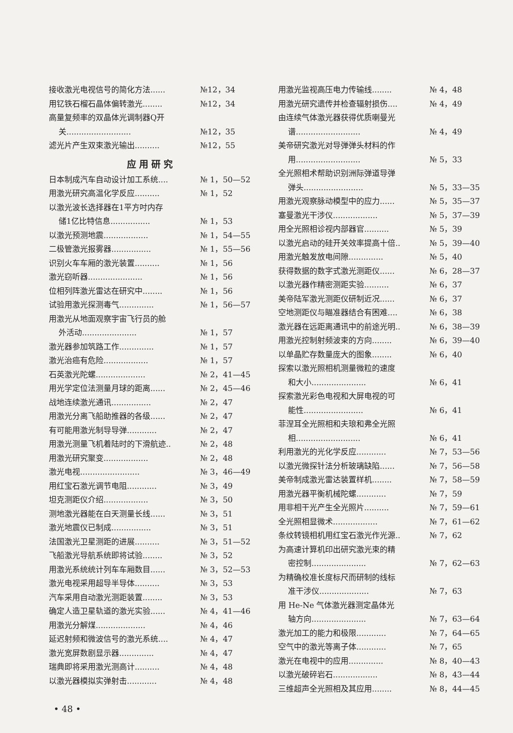接收激光电视信号的简化方法...... №12，34
用钇铁石榴石晶体偏转激光........ №12，34
高量复频率的双晶体光调制器Q开
关.......................... №12，35
滤光片产生双束激光输出.......... №12，55
应用研究
日本制成汽车自动设计加工系统.... № 1，50—52
用激光研究高温化学反应.......... № 1，52
以激光波长选择器在1平方吋内存
储1亿比特信息................ № 1，53
以激光预测地震.................. № 1，54—55
二极管激光报雾器................ № 1，55—56
识别火车车厢的激光装置.......... № 1，56
激光窃听器...................... № 1，56
位相列阵激光雷达在研究中........ № 1，56
试验用激光探测毒气.............. № 1，56—57
用激光从地面观察宇宙飞行员的舱
外活动...................... № 1，57
激光器参加筑路工作.............. № 1，57
激光治癌有危险.................. № 1，57
石英激光陀螺.................... № 2，41—45
用光学定位法测量月球的距离...... № 2，45—46
战地连续激光通讯................ № 2，47
用激光分离飞船助推器的各级...... № 2，47
有可能用激光制导导弹............ № 2，47
用激光测量飞机着陆时的下滑航迹.. № 2，48
用激光研究聚变.................. № 2，48
激光电视........................ № 3，46—49
用红宝石激光调节电阻............ № 3，49
坦克测距仪介绍.................. № 3，50
测地激光器能在白天测量长线...... № 3，51
激光地震仪已制成................ № 3，51
法国激光卫星测距的进展.......... № 3，51—52
飞船激光导航系统即将试验........ № 3，52
用激光系统统计列车车厢数目...... № 3，52—53
激光电视采用超导半导体.......... № 3，53
汽车采用自动激光测距装置........ № 3，53
确定人造卫星轨道的激光实验...... № 4，41—46
用激光分解煤.................... № 4，46
延迟射频和微波信号的激光系统.... № 4，47
激光宽屏数剧显示器.............. № 4，47
瑞典即将采用激光测高计.......... № 4，48
以激光器模拟实弹射击............ № 4，48
用激光监视高压电力传输线........ № 4，48
用激光研究遗传并检查辐射损伤.... № 4，49
由连续气体激光器获得优质喇曼光
谱.......................... № 4，49
美帝研究激光对导弹弹头材料的作
用.......................... № 5，33
全光照相术帮助识别洲际弹道导弹
弹头........................ № 5，33—35
用激光观察脉动模型中的应力...... № 5，35—37
塞曼激光干涉仪.................. № 5，37—39
用全光照相诊视内部器官.......... № 5，39
以激光启动的硅开关效率提高十倍.. № 5，39—40
用激光触发放电间隙.............. № 5，40
获得数据的数字式激光测距仪...... № 6，28—37
以激光器作精密测距实验.......... № 6，37
美帝陆军激光测距仪研制近况...... № 6，37
空地测距仪与瞄准器结合有困难.... № 6，38
激光器在远距离通讯中的前途光明.. № 6，38—39
用激光控制射频波束的方向........ № 6，39—40
以单晶贮存数量庞大的图象........ № 6，40
探索以激光照相机测量微粒的速度
和大小...................... № 6，41
探索激光彩色电视和大屏电视的可
能性........................ № 6，41
菲涅耳全光照相和夫琅和弗全光照
相.......................... № 6，41
利用激光的光化学反应............ № 7，53—56
以激光微探针法分析玻璃缺陷...... № 7，56—58
美帝制成激光雷达装置样机........ № 7，58—59
用激光器平衡机械陀螺............ № 7，59
用非相干光产生全光照片.......... № 7，59—61
全光照相显微术.................. № 7，61—62
条纹转镜相机用红宝石激光作光源.. № 7，62
为高速计算机印出研究激光束的精
密控制...................... № 7，62—63
为精确校准长度标尺而研制的线标
准干涉仪.................... № 7，63
用 He-Ne 气体激光器测定晶体光
轴方向...................... № 7，63—64
激光加工的能力和极限............ № 7，64—65
空气中的激光等离子体............ № 7，65
激光在电视中的应用.............. № 8，40—43
以激光破碎岩石.................. № 8，43—44
三维超声全光照相及其应用........ № 8，44—45
• 48 •